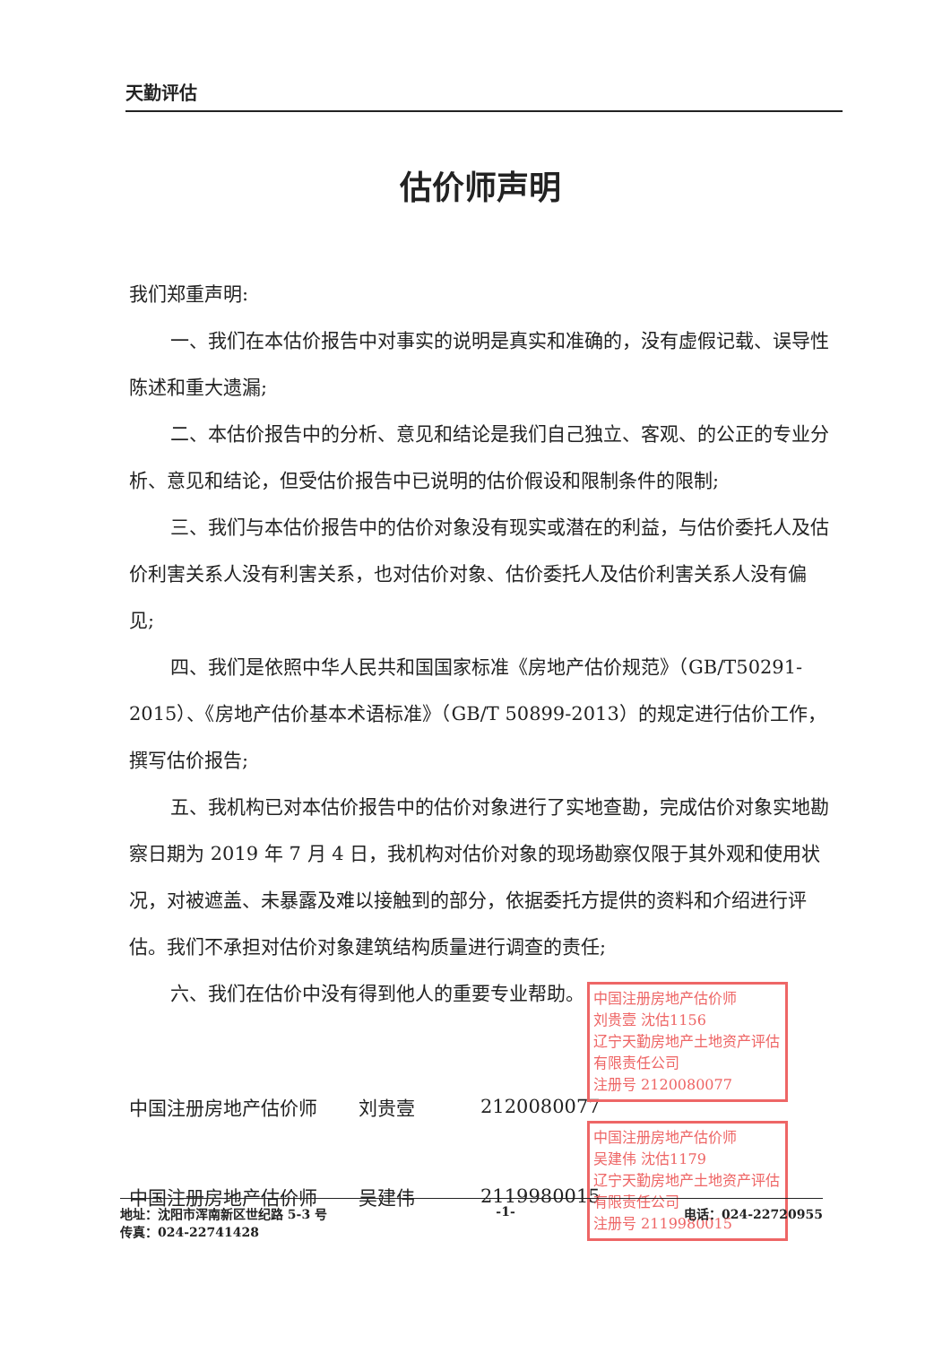天勤评估
估价师声明
我们郑重声明:
一、我们在本估价报告中对事实的说明是真实和准确的，没有虚假记载、误导性陈述和重大遗漏;
二、本估价报告中的分析、意见和结论是我们自己独立、客观、的公正的专业分析、意见和结论，但受估价报告中已说明的估价假设和限制条件的限制;
三、我们与本估价报告中的估价对象没有现实或潜在的利益，与估价委托人及估价利害关系人没有利害关系，也对估价对象、估价委托人及估价利害关系人没有偏见;
四、我们是依照中华人民共和国国家标准《房地产估价规范》（GB/T50291-2015）、《房地产估价基本术语标准》（GB/T 50899-2013）的规定进行估价工作，撰写估价报告;
五、我机构已对本估价报告中的估价对象进行了实地查勘，完成估价对象实地勘察日期为 2019 年 7 月 4 日，我机构对估价对象的现场勘察仅限于其外观和使用状况，对被遮盖、未暴露及难以接触到的部分，依据委托方提供的资料和介绍进行评估。我们不承担对估价对象建筑结构质量进行调查的责任;
六、我们在估价中没有得到他人的重要专业帮助。
中国注册房地产估价师 刘贵壹 2120080077
中国注册房地产估价师 吴建伟 2119980015
中国注册房地产估价师
刘贵壹 沈估1156
辽宁天勤房地产土地资产评估有限责任公司
注册号 2120080077
中国注册房地产估价师
吴建伟 沈估1179
辽宁天勤房地产土地资产评估有限责任公司
注册号 2119980015
地址：沈阳市浑南新区世纪路 5-3 号 -1- 电话：024-22720955
传真：024-22741428